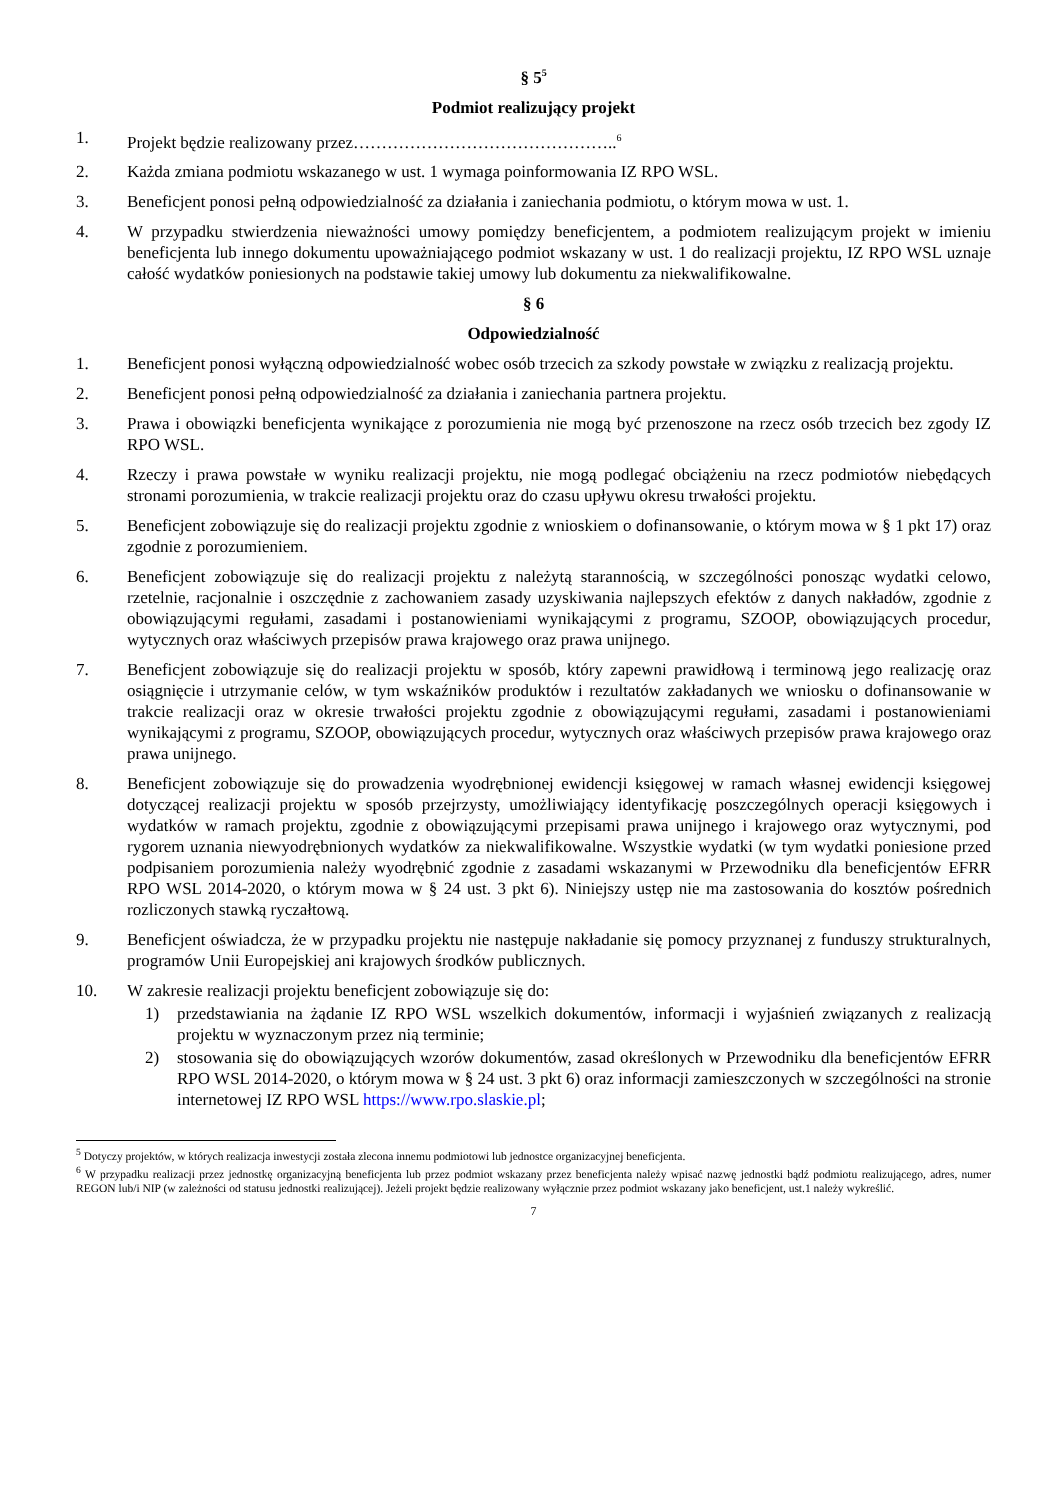§ 5<sup>5</sup>
Podmiot realizujący projekt
1. Projekt będzie realizowany przez………………………………………..<sup>6</sup>
2. Każda zmiana podmiotu wskazanego w ust. 1 wymaga poinformowania IZ RPO WSL.
3. Beneficjent ponosi pełną odpowiedzialność za działania i zaniechania podmiotu, o którym mowa w ust. 1.
4. W przypadku stwierdzenia nieważności umowy pomiędzy beneficjentem, a podmiotem realizującym projekt w imieniu beneficjenta lub innego dokumentu upoważniającego podmiot wskazany w ust. 1 do realizacji projektu, IZ RPO WSL uznaje całość wydatków poniesionych na podstawie takiej umowy lub dokumentu za niekwalifikowalne.
§ 6
Odpowiedzialność
1. Beneficjent ponosi wyłączną odpowiedzialność wobec osób trzecich za szkody powstałe w związku z realizacją projektu.
2. Beneficjent ponosi pełną odpowiedzialność za działania i zaniechania partnera projektu.
3. Prawa i obowiązki beneficjenta wynikające z porozumienia nie mogą być przenoszone na rzecz osób trzecich bez zgody IZ RPO WSL.
4. Rzeczy i prawa powstałe w wyniku realizacji projektu, nie mogą podlegać obciążeniu na rzecz podmiotów niebędących stronami porozumienia, w trakcie realizacji projektu oraz do czasu upływu okresu trwałości projektu.
5. Beneficjent zobowiązuje się do realizacji projektu zgodnie z wnioskiem o dofinansowanie, o którym mowa w § 1 pkt 17) oraz zgodnie z porozumieniem.
6. Beneficjent zobowiązuje się do realizacji projektu z należytą starannością, w szczególności ponosząc wydatki celowo, rzetelnie, racjonalnie i oszczędnie z zachowaniem zasady uzyskiwania najlepszych efektów z danych nakładów, zgodnie z obowiązującymi regułami, zasadami i postanowieniami wynikającymi z programu, SZOOP, obowiązujących procedur, wytycznych oraz właściwych przepisów prawa krajowego oraz prawa unijnego.
7. Beneficjent zobowiązuje się do realizacji projektu w sposób, który zapewni prawidłową i terminową jego realizację oraz osiągnięcie i utrzymanie celów, w tym wskaźników produktów i rezultatów zakładanych we wniosku o dofinansowanie w trakcie realizacji oraz w okresie trwałości projektu zgodnie z obowiązującymi regułami, zasadami i postanowieniami wynikającymi z programu, SZOOP, obowiązujących procedur, wytycznych oraz właściwych przepisów prawa krajowego oraz prawa unijnego.
8. Beneficjent zobowiązuje się do prowadzenia wyodrębnionej ewidencji księgowej w ramach własnej ewidencji księgowej dotyczącej realizacji projektu w sposób przejrzysty, umożliwiający identyfikację poszczególnych operacji księgowych i wydatków w ramach projektu, zgodnie z obowiązującymi przepisami prawa unijnego i krajowego oraz wytycznymi, pod rygorem uznania niewyodrębnionych wydatków za niekwalifikowalne. Wszystkie wydatki (w tym wydatki poniesione przed podpisaniem porozumienia należy wyodrębnić zgodnie z zasadami wskazanymi w Przewodniku dla beneficjentów EFRR RPO WSL 2014-2020, o którym mowa w § 24 ust. 3 pkt 6). Niniejszy ustęp nie ma zastosowania do kosztów pośrednich rozliczonych stawką ryczałtową.
9. Beneficjent oświadcza, że w przypadku projektu nie następuje nakładanie się pomocy przyznanej z funduszy strukturalnych, programów Unii Europejskiej ani krajowych środków publicznych.
10. W zakresie realizacji projektu beneficjent zobowiązuje się do:
1) przedstawiania na żądanie IZ RPO WSL wszelkich dokumentów, informacji i wyjaśnień związanych z realizacją projektu w wyznaczonym przez nią terminie;
2) stosowania się do obowiązujących wzorów dokumentów, zasad określonych w Przewodniku dla beneficjentów EFRR RPO WSL 2014-2020, o którym mowa w § 24 ust. 3 pkt 6) oraz informacji zamieszczonych w szczególności na stronie internetowej IZ RPO WSL https://www.rpo.slaskie.pl;
<sup>5</sup> Dotyczy projektów, w których realizacja inwestycji została zlecona innemu podmiotowi lub jednostce organizacyjnej beneficjenta.
<sup>6</sup> W przypadku realizacji przez jednostkę organizacyjną beneficjenta lub przez podmiot wskazany przez beneficjenta należy wpisać nazwę jednostki bądź podmiotu realizującego, adres, numer REGON lub/i NIP (w zależności od statusu jednostki realizującej). Jeżeli projekt będzie realizowany wyłącznie przez podmiot wskazany jako beneficjent, ust.1 należy wykreślić.
7